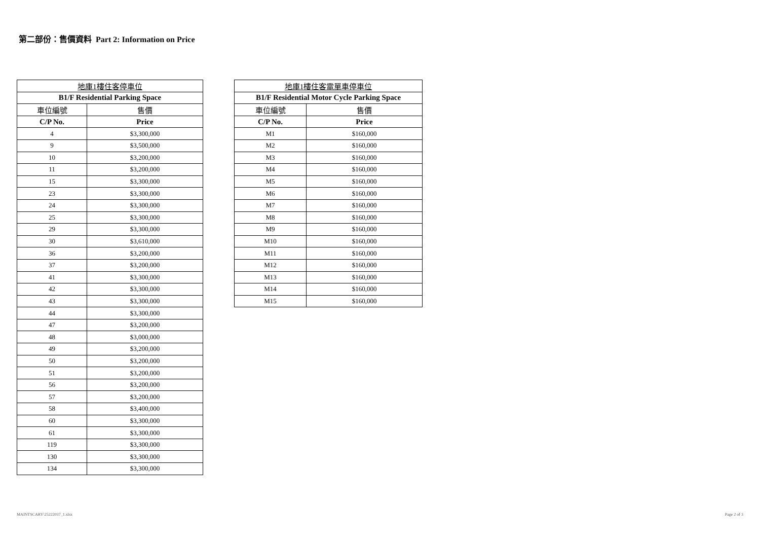第二部份：售價資料 Part 2: Information on Price
| 地庫1樓住客停車位 | |
| --- | --- |
| B1/F Residential Parking Space | |
| 車位編號 | 售價 |
| C/P No. | Price |
| 4 | $3,300,000 |
| 9 | $3,500,000 |
| 10 | $3,200,000 |
| 11 | $3,200,000 |
| 15 | $3,300,000 |
| 23 | $3,300,000 |
| 24 | $3,300,000 |
| 25 | $3,300,000 |
| 29 | $3,300,000 |
| 30 | $3,610,000 |
| 36 | $3,200,000 |
| 37 | $3,200,000 |
| 41 | $3,300,000 |
| 42 | $3,300,000 |
| 43 | $3,300,000 |
| 44 | $3,300,000 |
| 47 | $3,200,000 |
| 48 | $3,000,000 |
| 49 | $3,200,000 |
| 50 | $3,200,000 |
| 51 | $3,200,000 |
| 56 | $3,200,000 |
| 57 | $3,200,000 |
| 58 | $3,400,000 |
| 60 | $3,300,000 |
| 61 | $3,300,000 |
| 119 | $3,300,000 |
| 130 | $3,300,000 |
| 134 | $3,300,000 |
| 地庫1樓住客電單車停車位 | |
| --- | --- |
| B1/F Residential Motor Cycle Parking Space | |
| 車位編號 | 售價 |
| C/P No. | Price |
| M1 | $160,000 |
| M2 | $160,000 |
| M3 | $160,000 |
| M4 | $160,000 |
| M5 | $160,000 |
| M6 | $160,000 |
| M7 | $160,000 |
| M8 | $160,000 |
| M9 | $160,000 |
| M10 | $160,000 |
| M11 | $160,000 |
| M12 | $160,000 |
| M13 | $160,000 |
| M14 | $160,000 |
| M15 | $160,000 |
MAINTSCARY\25222037_1.xlsx Page 2 of 3